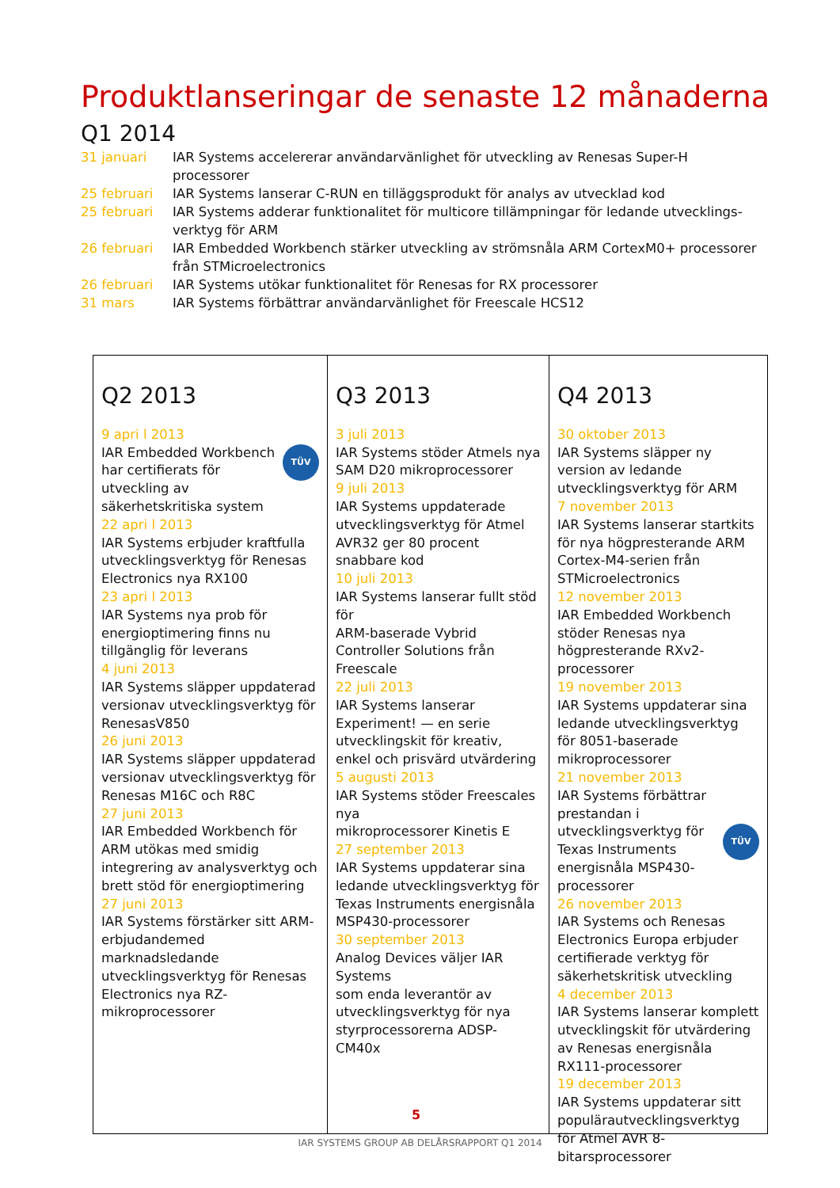Produktlanseringar de senaste 12 månaderna
Q1 2014
| 31 januari | IAR Systems accelererar användarvänlighet för utveckling av Renesas Super-H processorer |
| 25 februari | IAR Systems lanserar C-RUN en tilläggsprodukt för analys av utvecklad kod |
| 25 februari | IAR Systems adderar funktionalitet för multicore tillämpningar för ledande utvecklings- verktyg för ARM |
| 26 februari | IAR Embedded Workbench stärker utveckling av strömsnåla ARM CortexM0+ processorer från STMicroelectronics |
| 26 februari | IAR Systems utökar funktionalitet för Renesas for RX processorer |
| 31 mars | IAR Systems förbättrar användarvänlighet för Freescale HCS12 |
Q2 2013
9 apri l 2013
TÜV IAR Embedded Workbench har certifierats för utveckling av säkerhetskritiska system
22 apri l 2013
IAR Systems erbjuder kraftfulla utvecklingsverktyg för Renesas Electronics nya RX100
23 apri l 2013
IAR Systems nya prob för energioptimering finns nu tillgänglig för leverans
4 juni 2013
IAR Systems släpper uppdaterad versionav utvecklingsverktyg för RenesasV850
26 juni 2013
IAR Systems släpper uppdaterad versionav utvecklingsverktyg för Renesas M16C och R8C
27 juni 2013
IAR Embedded Workbench för ARM utökas med smidig integrering av analysverktyg och brett stöd för energioptimering
27 juni 2013
IAR Systems förstärker sitt ARM-erbjudandemed marknadsledande utvecklingsverktyg för Renesas Electronics nya RZ-mikroprocessorer
Q3 2013
3 juli 2013
IAR Systems stöder Atmels nya SAM D20 mikroprocessorer
9 juli 2013
IAR Systems uppdaterade utvecklingsverktyg för Atmel AVR32 ger 80 procent snabbare kod
10 juli 2013
IAR Systems lanserar fullt stöd för
ARM-baserade Vybrid Controller Solutions från Freescale
22 juli 2013
IAR Systems lanserar Experiment! — en serie utvecklingskit för kreativ, enkel och prisvärd utvärdering
5 augusti 2013
IAR Systems stöder Freescales nya
mikroprocessorer Kinetis E
27 september 2013
IAR Systems uppdaterar sina ledande utvecklingsverktyg för Texas Instruments energisnåla MSP430-processorer
30 september 2013
Analog Devices väljer IAR Systems
som enda leverantör av utvecklingsverktyg för nya styrprocessorerna ADSP-CM40x
Q4 2013
30 oktober 2013
IAR Systems släpper ny version av ledande utvecklingsverktyg för ARM
7 november 2013
IAR Systems lanserar startkits för nya högpresterande ARM Cortex-M4-serien från STMicroelectronics
12 november 2013
IAR Embedded Workbench stöder Renesas nya högpresterande RXv2-processorer
19 november 2013
IAR Systems uppdaterar sina ledande utvecklingsverktyg för 8051-baserade mikroprocessorer
21 november 2013
TÜV IAR Systems förbättrar prestandan i utvecklingsverktyg för Texas Instruments energisnåla MSP430-processorer
26 november 2013
IAR Systems och Renesas Electronics Europa erbjuder certifierade verktyg för säkerhetskritisk utveckling
4 december 2013
IAR Systems lanserar komplett utvecklingskit för utvärdering av Renesas energisnåla RX111-processorer
19 december 2013
IAR Systems uppdaterar sitt populärautvecklingsverktyg för Atmel AVR 8-bitarsprocessorer
5
IAR SYSTEMS GROUP AB DELÅRSRAPPORT Q1 2014